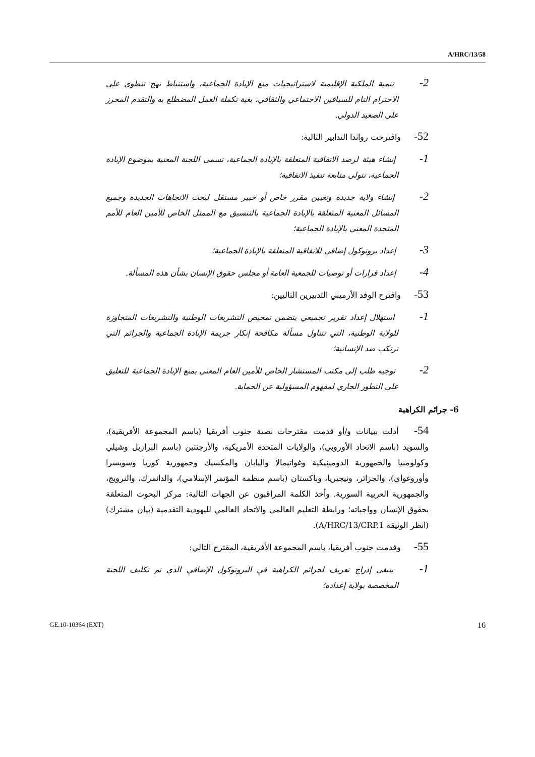A/HRC/13/58
2- تنمية الملكية الإقليمية لاستراتيجيات منع الإبادة الجماعية، واستنباط نهج تنطوي على الاحترام التام للسياقين الاجتماعي والثقافي، بغية تكملة العمل المضطلع به والتقدم المحرز على الصعيد الدولي.
52- واقترحت رواندا التدابير التالية:
1- إنشاء هيئة لرصد الاتفاقية المتعلقة بالإبادة الجماعية، تسمى اللجنة المعنية بموضوع الإبادة الجماعية، تتولى متابعة تنفيذ الاتفاقية؛
2- إنشاء ولاية جديدة وتعيين مقرر خاص أو خبير مستقل لبحث الاتجاهات الجديدة وجميع المسائل المعنية المتعلقة بالإبادة الجماعية بالتنسيق مع الممثل الخاص للأمين العام للأمم المتحدة المعني بالإبادة الجماعية؛
3- إعداد بروتوكول إضافي للاتفاقية المتعلقة بالإبادة الجماعية؛
4- إعداد قرارات أو توصيات للجمعية العامة أو مجلس حقوق الإنسان بشأن هذه المسألة.
53- واقترح الوفد الأرميني التدبيرين التاليين:
1- استهلال إعداد تقرير تجميعي يتضمن تمحيص التشريعات الوطنية والتشريعات المتجاوزة للولاية الوطنية، التي تتناول مسألة مكافحة إنكار جريمة الإبادة الجماعية والجرائم التي ترتكب ضد الإنسانية؛
2- توجيه طلب إلى مكتب المستشار الخاص للأمين العام المعني بمنع الإبادة الجماعية للتعليق على التطور الجاري لمفهوم المسؤولية عن الحماية.
6- جرائم الكراهية
54- أدلت ببيانات و/أو قدمت مقترحات نصية جنوب أفريقيا (باسم المجموعة الأفريقية)، والسويد (باسم الاتحاد الأوروبي)، والولايات المتحدة الأمريكية، والأرجنتين (باسم البرازيل وشيلي وكولومبيا والجمهورية الدومينيكية وغواتيمالا واليابان والمكسيك وجمهورية كوريا وسويسرا وأوروغواي)، والجزائر، ونيجيريا، وباكستان (باسم منظمة المؤتمر الإسلامي)، والدانمرك، والنرويج، والجمهورية العربية السورية. وأخذ الكلمة المراقبون عن الجهات التالية: مركز البحوث المتعلقة بحقوق الإنسان وواجباته؛ ورابطة التعليم العالمي والاتحاد العالمي لليهودية التقدمية (بيان مشترك) (انظر الوثيقة A/HRC/13/CRP.1).
55- وقدمت جنوب أفريقيا، باسم المجموعة الأفريقية، المقترح التالي:
1- ينبغي إدراج تعريف لجرائم الكراهية في البروتوكول الإضافي الذي تم تكليف اللجنة المخصصة بولاية إعداده؛
GE.10-10364 (EXT) 16